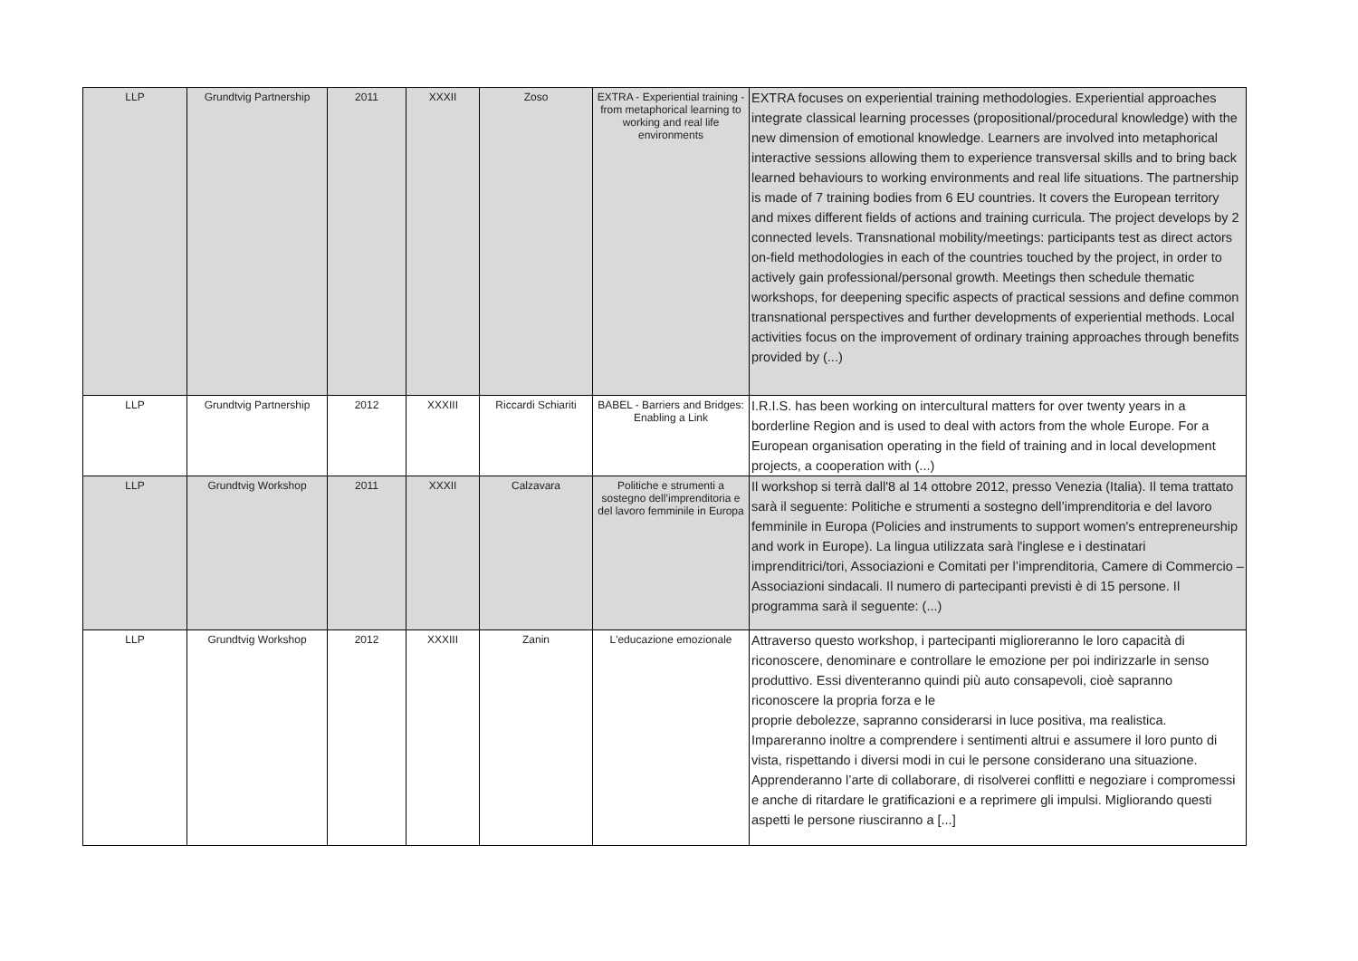| LLP | Grundtvig Partnership | 2011 | XXXII | Zoso | EXTRA - Experiential training - from metaphorical learning to working and real life environments | EXTRA focuses on experiential training methodologies. Experiential approaches integrate classical learning processes (propositional/procedural knowledge) with the new dimension of emotional knowledge. Learners are involved into metaphorical interactive sessions allowing them to experience transversal skills and to bring back learned behaviours to working environments and real life situations. The partnership is made of 7 training bodies from 6 EU countries. It covers the European territory and mixes different fields of actions and training curricula. The project develops by 2 connected levels. Transnational mobility/meetings: participants test as direct actors on-field methodologies in each of the countries touched by the project, in order to actively gain professional/personal growth. Meetings then schedule thematic workshops, for deepening specific aspects of practical sessions and define common transnational perspectives and further developments of experiential methods. Local activities focus on the improvement of ordinary training approaches through benefits provided by (...) |
| LLP | Grundtvig Partnership | 2012 | XXXIII | Riccardi Schiariti | BABEL - Barriers and Bridges: Enabling a Link | I.R.I.S. has been working on intercultural matters for over twenty years in a borderline Region and is used to deal with actors from the whole Europe. For a European organisation operating in the field of training and in local development projects, a cooperation with (...) |
| LLP | Grundtvig Workshop | 2011 | XXXII | Calzavara | Politiche e strumenti a sostegno dell’imprenditoria e del lavoro femminile in Europa | Il workshop si terrà dall'8 al 14 ottobre 2012, presso Venezia (Italia). Il tema trattato sarà il seguente: Politiche e strumenti a sostegno dell’imprenditoria e del lavoro femminile in Europa (Policies and instruments to support women's entrepreneurship and work in Europe). La lingua utilizzata sarà l'inglese e i destinatari imprenditrici/tori, Associazioni e Comitati per l’imprenditoria, Camere di Commercio – Associazioni sindacali. Il numero di partecipanti previsti è di 15 persone. Il programma sarà il seguente: (...) |
| LLP | Grundtvig Workshop | 2012 | XXXIII | Zanin | L'educazione emozionale | Attraverso questo workshop, i partecipanti miglioreranno le loro capacità di riconoscere, denominare e controllare le emozione per poi indirizzarle in senso produttivo. Essi diventeranno quindi più auto consapevoli, cioè sapranno riconoscere la propria forza e le proprie debolezze, sapranno considerarsi in luce positiva, ma realistica. Impareranno inoltre a comprendere i sentimenti altrui e assumere il loro punto di vista, rispettando i diversi modi in cui le persone considerano una situazione. Apprenderanno l’arte di collaborare, di risolverei conflitti e negoziare i compromessi e anche di ritardare le gratificazioni e a reprimere gli impulsi. Migliorando questi aspetti le persone riusciranno a [...] |